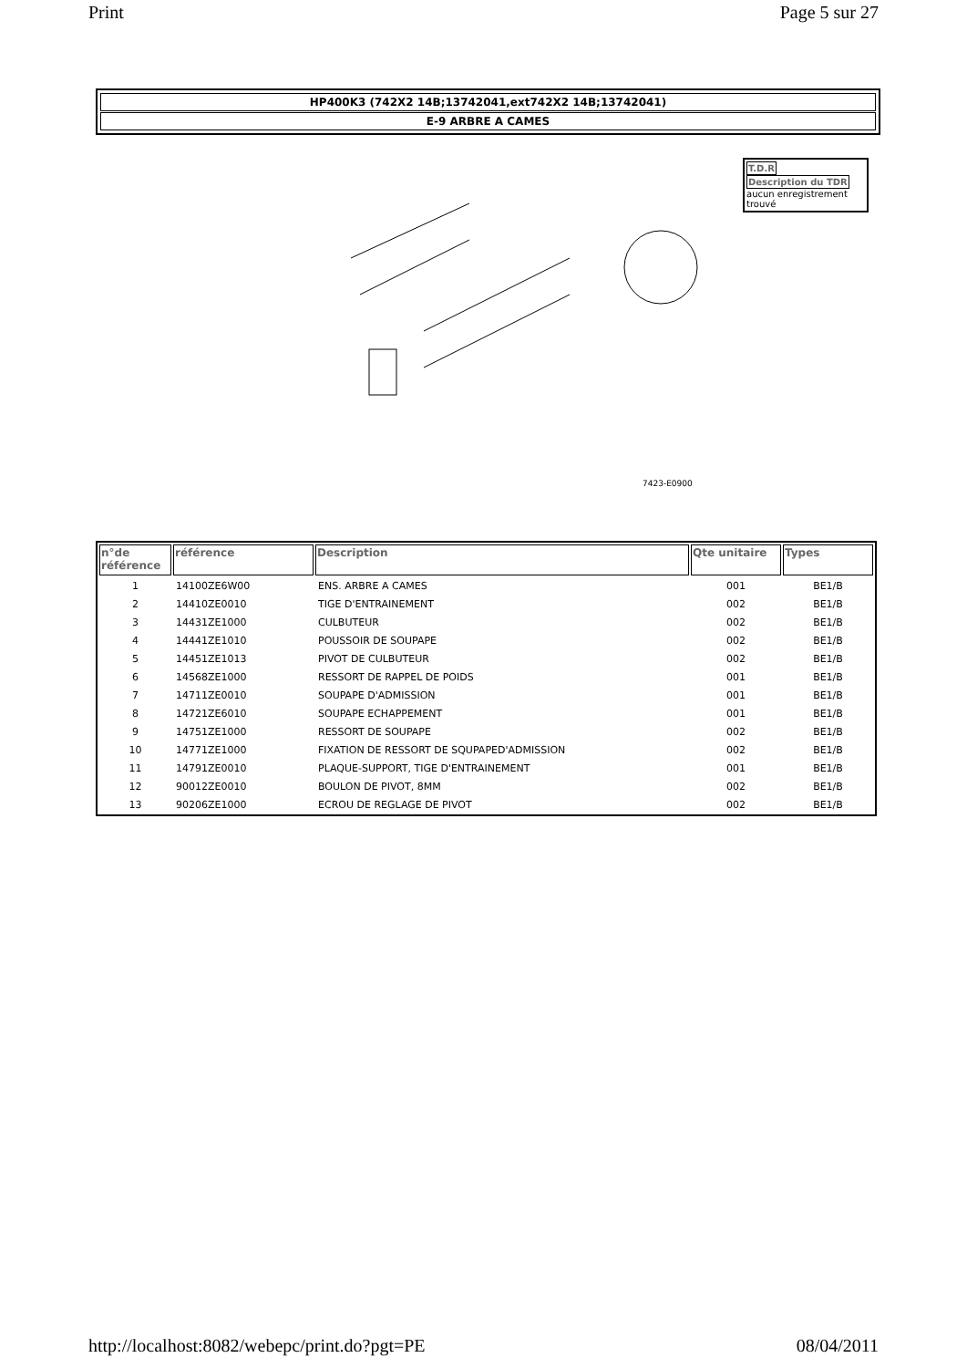Print Page 5 sur 27
HP400K3 (742X2 14B;13742041,ext742X2 14B;13742041)
E-9 ARBRE A CAMES
7423-E0900
T.D.R Description du TDR
aucun enregistrement trouvé
| n°de référence | référence | Description | Qte unitaire | Types |
| --- | --- | --- | --- | --- |
| 1 | 14100ZE6W00 | ENS. ARBRE A CAMES | 001 | BE1/B |
| 2 | 14410ZE0010 | TIGE D'ENTRAINEMENT | 002 | BE1/B |
| 3 | 14431ZE1000 | CULBUTEUR | 002 | BE1/B |
| 4 | 14441ZE1010 | POUSSOIR DE SOUPAPE | 002 | BE1/B |
| 5 | 14451ZE1013 | PIVOT DE CULBUTEUR | 002 | BE1/B |
| 6 | 14568ZE1000 | RESSORT DE RAPPEL DE POIDS | 001 | BE1/B |
| 7 | 14711ZE0010 | SOUPAPE D'ADMISSION | 001 | BE1/B |
| 8 | 14721ZE6010 | SOUPAPE ECHAPPEMENT | 001 | BE1/B |
| 9 | 14751ZE1000 | RESSORT DE SOUPAPE | 002 | BE1/B |
| 10 | 14771ZE1000 | FIXATION DE RESSORT DE SQUPAPED'ADMISSION | 002 | BE1/B |
| 11 | 14791ZE0010 | PLAQUE-SUPPORT, TIGE D'ENTRAINEMENT | 001 | BE1/B |
| 12 | 90012ZE0010 | BOULON DE PIVOT, 8MM | 002 | BE1/B |
| 13 | 90206ZE1000 | ECROU DE REGLAGE DE PIVOT | 002 | BE1/B |
http://localhost:8082/webepc/print.do?pgt=PE 08/04/2011